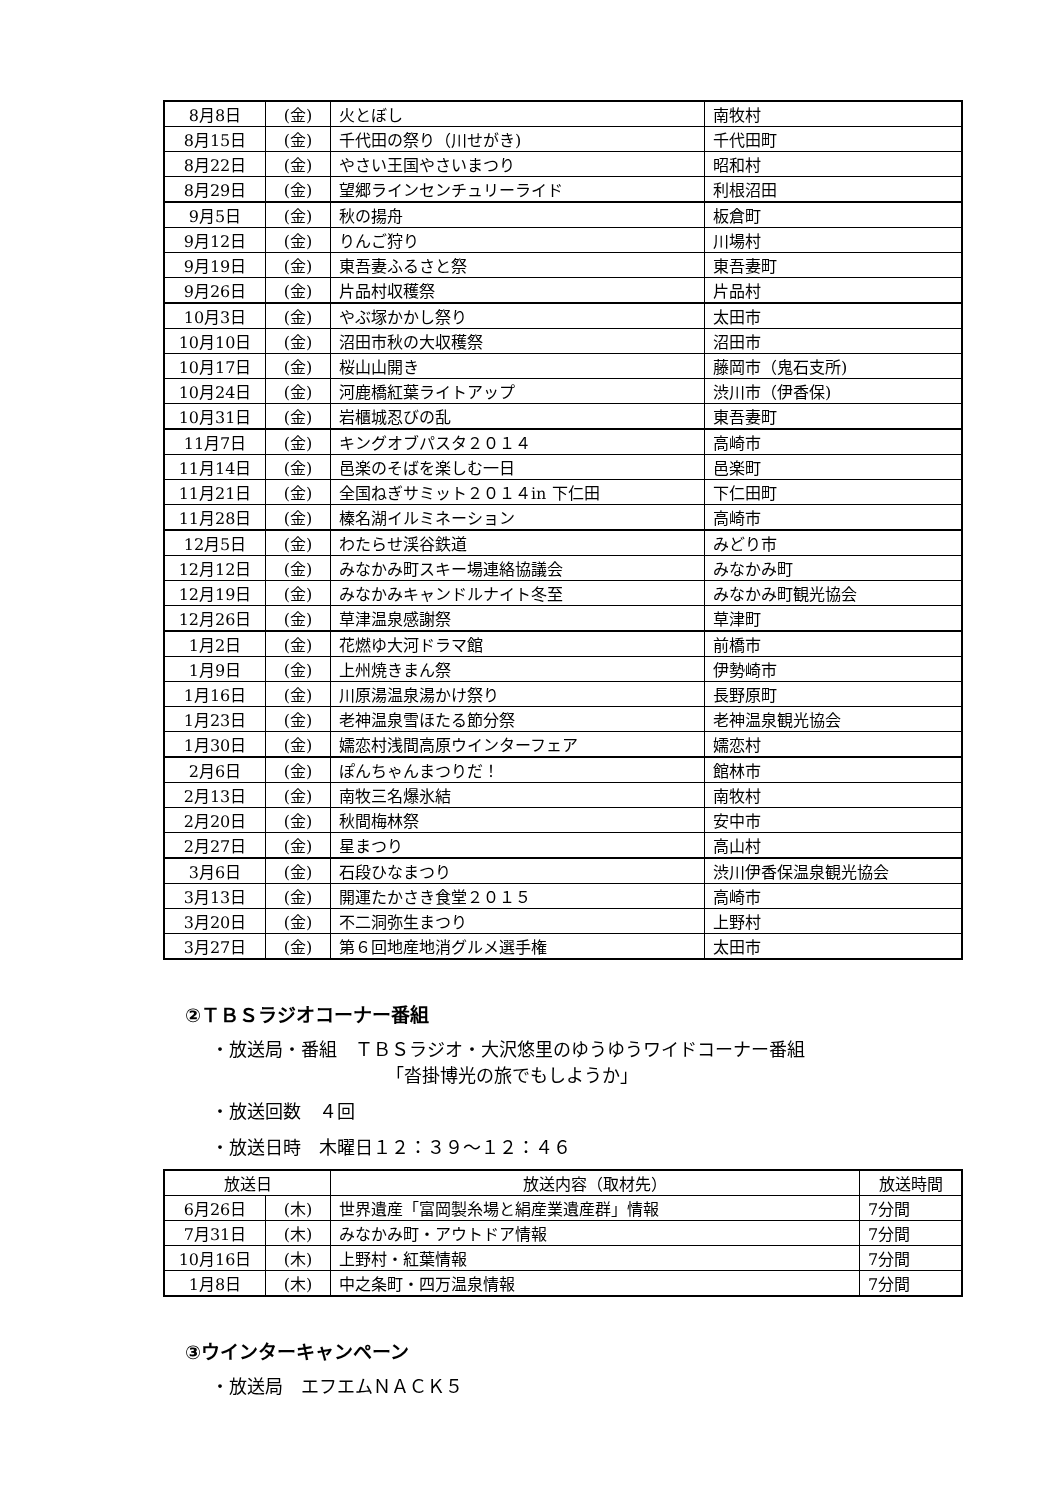| 8月8日 | (金) | 火とぼし | 南牧村 |
| 8月15日 | (金) | 千代田の祭り（川せがき) | 千代田町 |
| 8月22日 | (金) | やさい王国やさいまつり | 昭和村 |
| 8月29日 | (金) | 望郷ラインセンチュリーライド | 利根沼田 |
| 9月5日 | (金) | 秋の揚舟 | 板倉町 |
| 9月12日 | (金) | りんご狩り | 川場村 |
| 9月19日 | (金) | 東吾妻ふるさと祭 | 東吾妻町 |
| 9月26日 | (金) | 片品村収穫祭 | 片品村 |
| 10月3日 | (金) | やぶ塚かかし祭り | 太田市 |
| 10月10日 | (金) | 沼田市秋の大収穫祭 | 沼田市 |
| 10月17日 | (金) | 桜山山開き | 藤岡市（鬼石支所) |
| 10月24日 | (金) | 河鹿橋紅葉ライトアップ | 渋川市（伊香保) |
| 10月31日 | (金) | 岩櫃城忍びの乱 | 東吾妻町 |
| 11月7日 | (金) | キングオブパスタ２０１４ | 高崎市 |
| 11月14日 | (金) | 邑楽のそばを楽しむ一日 | 邑楽町 |
| 11月21日 | (金) | 全国ねぎサミット２０１４in 下仁田 | 下仁田町 |
| 11月28日 | (金) | 榛名湖イルミネーション | 高崎市 |
| 12月5日 | (金) | わたらせ渓谷鉄道 | みどり市 |
| 12月12日 | (金) | みなかみ町スキー場連絡協議会 | みなかみ町 |
| 12月19日 | (金) | みなかみキャンドルナイト冬至 | みなかみ町観光協会 |
| 12月26日 | (金) | 草津温泉感謝祭 | 草津町 |
| 1月2日 | (金) | 花燃ゆ大河ドラマ館 | 前橋市 |
| 1月9日 | (金) | 上州焼きまん祭 | 伊勢崎市 |
| 1月16日 | (金) | 川原湯温泉湯かけ祭り | 長野原町 |
| 1月23日 | (金) | 老神温泉雪ほたる節分祭 | 老神温泉観光協会 |
| 1月30日 | (金) | 嬬恋村浅間高原ウインターフェア | 嬬恋村 |
| 2月6日 | (金) | ぽんちゃんまつりだ！ | 館林市 |
| 2月13日 | (金) | 南牧三名爆氷結 | 南牧村 |
| 2月20日 | (金) | 秋間梅林祭 | 安中市 |
| 2月27日 | (金) | 星まつり | 高山村 |
| 3月6日 | (金) | 石段ひなまつり | 渋川伊香保温泉観光協会 |
| 3月13日 | (金) | 開運たかさき食堂２０１５ | 高崎市 |
| 3月20日 | (金) | 不二洞弥生まつり | 上野村 |
| 3月27日 | (金) | 第６回地産地消グルメ選手権 | 太田市 |
②ＴＢＳラジオコーナー番組
・放送局・番組　ＴＢＳラジオ・大沢悠里のゆうゆうワイドコーナー番組
「沓掛博光の旅でもしようか」
・放送回数　４回
・放送日時　木曜日１２：３９～１２：４６
| 放送日 | | 放送内容（取材先） | 放送時間 |
| --- | --- | --- | --- |
| 6月26日 | (木) | 世界遺産「富岡製糸場と絹産業遺産群」情報 | 7分間 |
| 7月31日 | (木) | みなかみ町・アウトドア情報 | 7分間 |
| 10月16日 | (木) | 上野村・紅葉情報 | 7分間 |
| 1月8日 | (木) | 中之条町・四万温泉情報 | 7分間 |
③ウインターキャンペーン
・放送局　エフエムＮＡＣＫ５